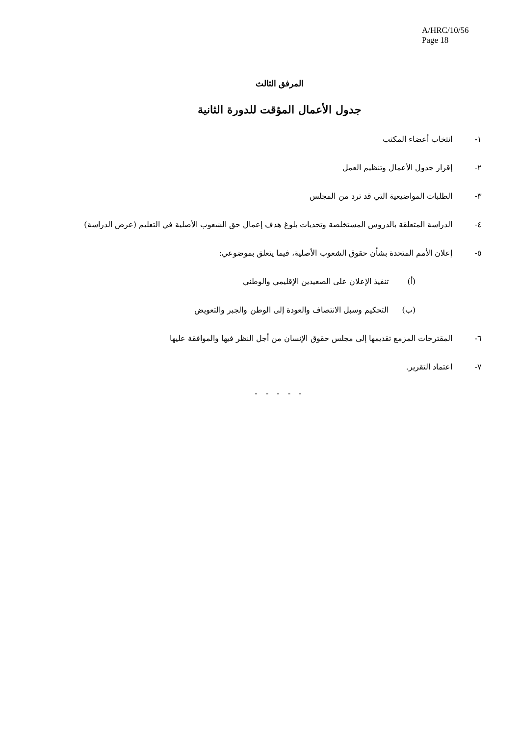A/HRC/10/56
Page 18
المرفق الثالث
جدول الأعمال المؤقت للدورة الثانية
١- انتخاب أعضاء المكتب
٢- إقرار جدول الأعمال وتنظيم العمل
٣- الطلبات المواضيعية التي قد ترد من المجلس
٤- الدراسة المتعلقة بالدروس المستخلصة وتحديات بلوغ هدف إعمال حق الشعوب الأصلية في التعليم (عرض الدراسة)
٥- إعلان الأمم المتحدة بشأن حقوق الشعوب الأصلية، فيما يتعلق بموضوعي:
(أ) تنفيذ الإعلان على الصعيدين الإقليمي والوطني
(ب) التحكيم وسبل الانتصاف والعودة إلى الوطن والجبر والتعويض
٦- المقترحات المزمع تقديمها إلى مجلس حقوق الإنسان من أجل النظر فيها والموافقة عليها
٧- اعتماد التقرير.
- - - - -